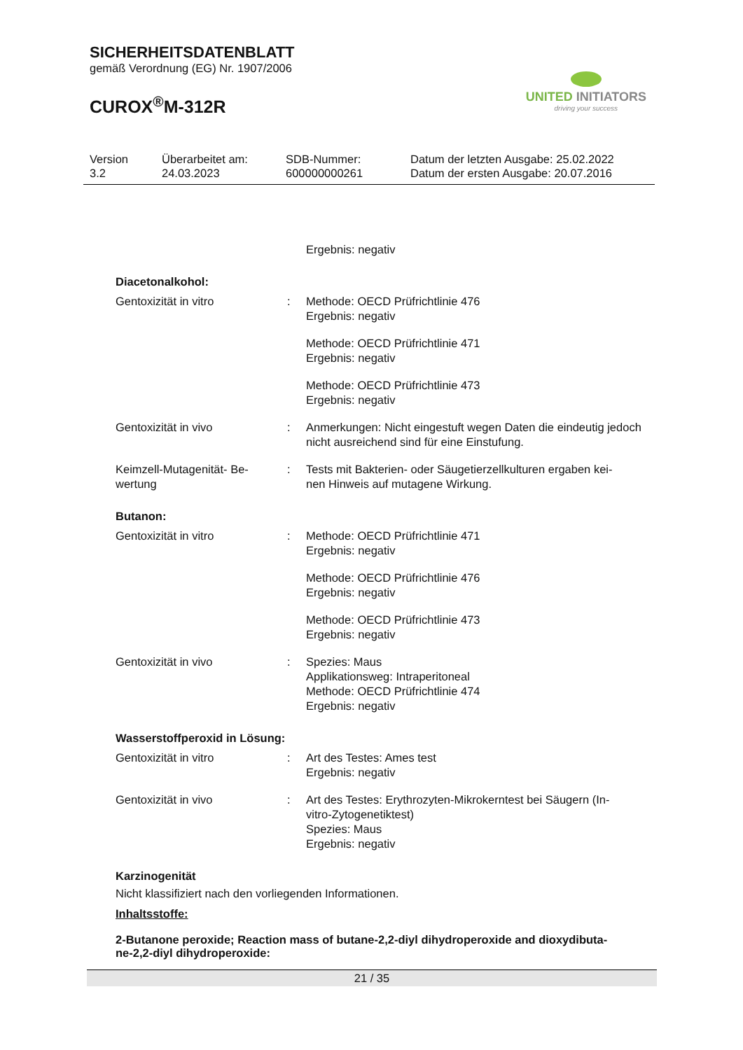SICHERHEITSDATENBLATT
gemäß Verordnung (EG) Nr. 1907/2006
CUROX<sup>®</sup>M-312R
UNITED INITIATORS
driving your success
Version
3.2
Überarbeitet am:
24.03.2023
SDB-Nummer:
600000000261
Datum der letzten Ausgabe: 25.02.2022
Datum der ersten Ausgabe: 20.07.2016
Ergebnis: negativ
Diacetonalkohol:
Gentoxizität in vitro : Methode: OECD Prüfrichtlinie 476
Ergebnis: negativ
Methode: OECD Prüfrichtlinie 471
Ergebnis: negativ
Methode: OECD Prüfrichtlinie 473
Ergebnis: negativ
Gentoxizität in vivo : Anmerkungen: Nicht eingestuft wegen Daten die eindeutig jedoch nicht ausreichend sind für eine Einstufung.
Keimzell-Mutagenität- Be-
wertung
: Tests mit Bakterien- oder Säugetierzellkulturen ergaben kei-
nen Hinweis auf mutagene Wirkung.
Butanon:
Gentoxizität in vitro : Methode: OECD Prüfrichtlinie 471
Ergebnis: negativ
Methode: OECD Prüfrichtlinie 476
Ergebnis: negativ
Methode: OECD Prüfrichtlinie 473
Ergebnis: negativ
Gentoxizität in vivo : Spezies: Maus
Applikationsweg: Intraperitoneal
Methode: OECD Prüfrichtlinie 474
Ergebnis: negativ
Wasserstoffperoxid in Lösung:
Gentoxizität in vitro : Art des Testes: Ames test
Ergebnis: negativ
Gentoxizität in vivo : Art des Testes: Erythrozyten-Mikrokerntest bei Säugern (In-
vitro-Zytogenetiktest)
Spezies: Maus
Ergebnis: negativ
Karzinogenität
Nicht klassifiziert nach den vorliegenden Informationen.
Inhaltsstoffe:
2-Butanone peroxide; Reaction mass of butane-2,2-diyl dihydroperoxide and dioxydibuta-
ne-2,2-diyl dihydroperoxide:
21 / 35